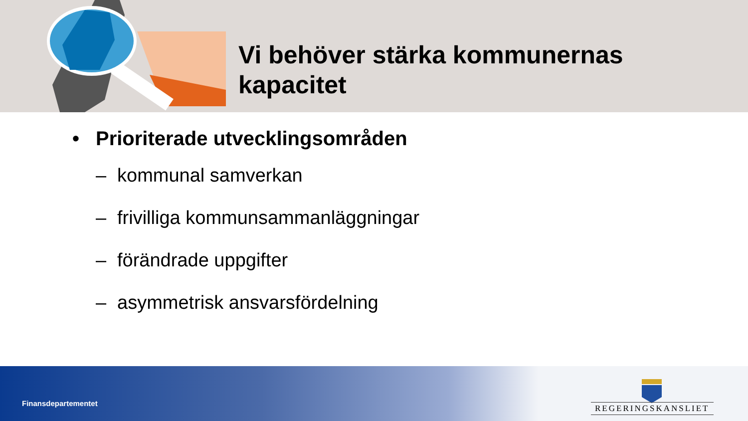Vi behöver stärka kommunernas
kapacitet
• Prioriterade utvecklingsområden
– kommunal samverkan
– frivilliga kommunsammanläggningar
– förändrade uppgifter
– asymmetrisk ansvarsfördelning
Finansdepartementet REGERINGSKANSLIET